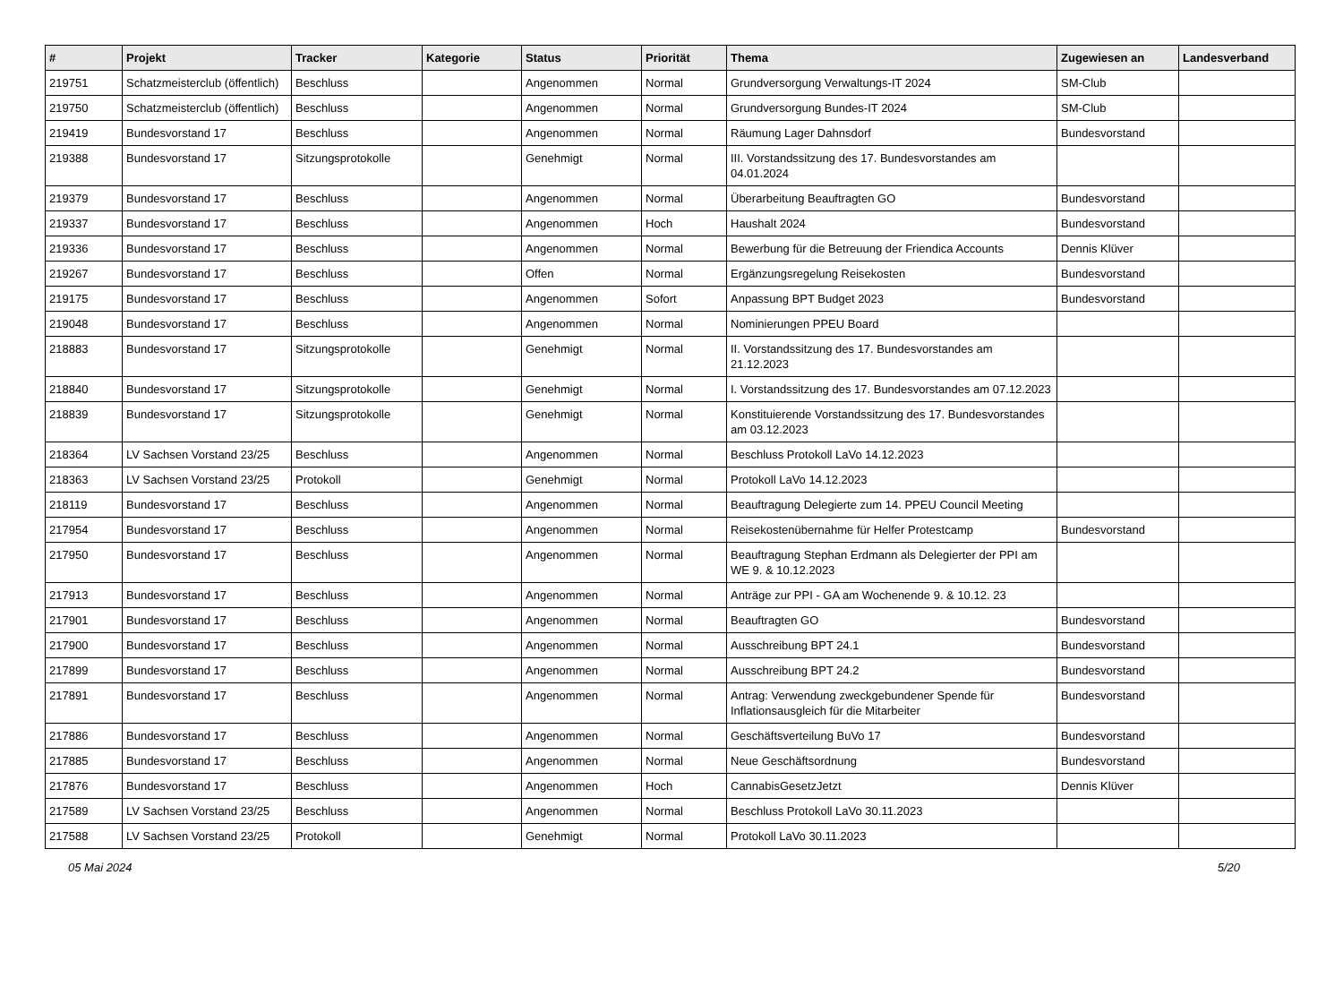| # | Projekt | Tracker | Kategorie | Status | Priorität | Thema | Zugewiesen an | Landesverband |
| --- | --- | --- | --- | --- | --- | --- | --- | --- |
| 219751 | Schatzmeisterclub (öffentlich) | Beschluss | | Angenommen | Normal | Grundversorgung Verwaltungs-IT 2024 | SM-Club | |
| 219750 | Schatzmeisterclub (öffentlich) | Beschluss | | Angenommen | Normal | Grundversorgung Bundes-IT 2024 | SM-Club | |
| 219419 | Bundesvorstand 17 | Beschluss | | Angenommen | Normal | Räumung Lager Dahnsdorf | Bundesvorstand | |
| 219388 | Bundesvorstand 17 | Sitzungsprotokolle | | Genehmigt | Normal | III. Vorstandssitzung des 17. Bundesvorstandes am 04.01.2024 | | |
| 219379 | Bundesvorstand 17 | Beschluss | | Angenommen | Normal | Überarbeitung Beauftragten GO | Bundesvorstand | |
| 219337 | Bundesvorstand 17 | Beschluss | | Angenommen | Hoch | Haushalt 2024 | Bundesvorstand | |
| 219336 | Bundesvorstand 17 | Beschluss | | Angenommen | Normal | Bewerbung für die Betreuung der Friendica Accounts | Dennis Klüver | |
| 219267 | Bundesvorstand 17 | Beschluss | | Offen | Normal | Ergänzungsregelung Reisekosten | Bundesvorstand | |
| 219175 | Bundesvorstand 17 | Beschluss | | Angenommen | Sofort | Anpassung BPT Budget 2023 | Bundesvorstand | |
| 219048 | Bundesvorstand 17 | Beschluss | | Angenommen | Normal | Nominierungen PPEU Board | | |
| 218883 | Bundesvorstand 17 | Sitzungsprotokolle | | Genehmigt | Normal | II. Vorstandssitzung des 17. Bundesvorstandes am 21.12.2023 | | |
| 218840 | Bundesvorstand 17 | Sitzungsprotokolle | | Genehmigt | Normal | I. Vorstandssitzung des 17. Bundesvorstandes am 07.12.2023 | | |
| 218839 | Bundesvorstand 17 | Sitzungsprotokolle | | Genehmigt | Normal | Konstituierende Vorstandssitzung des 17. Bundesvorstandes am 03.12.2023 | | |
| 218364 | LV Sachsen Vorstand 23/25 | Beschluss | | Angenommen | Normal | Beschluss Protokoll LaVo 14.12.2023 | | |
| 218363 | LV Sachsen Vorstand 23/25 | Protokoll | | Genehmigt | Normal | Protokoll LaVo 14.12.2023 | | |
| 218119 | Bundesvorstand 17 | Beschluss | | Angenommen | Normal | Beauftragung Delegierte zum 14. PPEU Council Meeting | | |
| 217954 | Bundesvorstand 17 | Beschluss | | Angenommen | Normal | Reisekostenübernahme für Helfer Protestcamp | Bundesvorstand | |
| 217950 | Bundesvorstand 17 | Beschluss | | Angenommen | Normal | Beauftragung Stephan Erdmann als Delegierter der PPI am WE 9. & 10.12.2023 | | |
| 217913 | Bundesvorstand 17 | Beschluss | | Angenommen | Normal | Anträge zur PPI - GA am Wochenende 9. & 10.12. 23 | | |
| 217901 | Bundesvorstand 17 | Beschluss | | Angenommen | Normal | Beauftragten GO | Bundesvorstand | |
| 217900 | Bundesvorstand 17 | Beschluss | | Angenommen | Normal | Ausschreibung BPT 24.1 | Bundesvorstand | |
| 217899 | Bundesvorstand 17 | Beschluss | | Angenommen | Normal | Ausschreibung BPT 24.2 | Bundesvorstand | |
| 217891 | Bundesvorstand 17 | Beschluss | | Angenommen | Normal | Antrag: Verwendung zweckgebundener Spende für Inflationsausgleich für die Mitarbeiter | Bundesvorstand | |
| 217886 | Bundesvorstand 17 | Beschluss | | Angenommen | Normal | Geschäftsverteilung BuVo 17 | Bundesvorstand | |
| 217885 | Bundesvorstand 17 | Beschluss | | Angenommen | Normal | Neue Geschäftsordnung | Bundesvorstand | |
| 217876 | Bundesvorstand 17 | Beschluss | | Angenommen | Hoch | CannabisGesetzJetzt | Dennis Klüver | |
| 217589 | LV Sachsen Vorstand 23/25 | Beschluss | | Angenommen | Normal | Beschluss Protokoll LaVo 30.11.2023 | | |
| 217588 | LV Sachsen Vorstand 23/25 | Protokoll | | Genehmigt | Normal | Protokoll LaVo 30.11.2023 | | |
05 Mai 2024 5/20